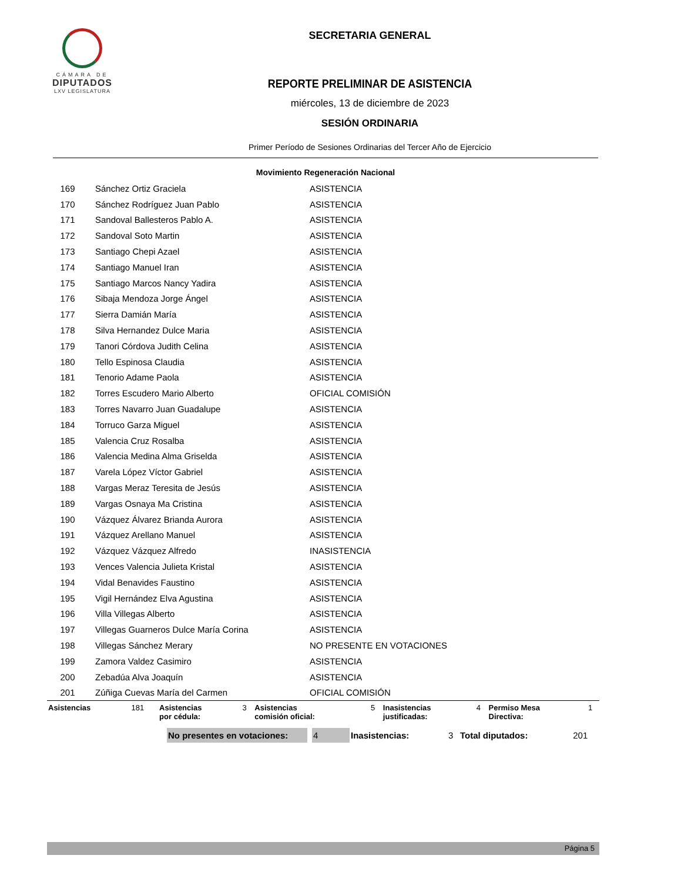CÁMARA DE
DIPUTADOS
LXV LEGISLATURA
SECRETARIA GENERAL
REPORTE PRELIMINAR DE ASISTENCIA
miércoles, 13 de diciembre de 2023
SESIÓN ORDINARIA
Primer Período de Sesiones Ordinarias del Tercer Año de Ejercicio
| Movimiento Regeneración Nacional | | |
| --- | --- | --- |
| 169 | Sánchez Ortiz Graciela | ASISTENCIA |
| 170 | Sánchez Rodríguez Juan Pablo | ASISTENCIA |
| 171 | Sandoval Ballesteros Pablo A. | ASISTENCIA |
| 172 | Sandoval Soto Martin | ASISTENCIA |
| 173 | Santiago Chepi Azael | ASISTENCIA |
| 174 | Santiago Manuel Iran | ASISTENCIA |
| 175 | Santiago Marcos Nancy Yadira | ASISTENCIA |
| 176 | Sibaja Mendoza Jorge Ángel | ASISTENCIA |
| 177 | Sierra Damián María | ASISTENCIA |
| 178 | Silva Hernandez Dulce Maria | ASISTENCIA |
| 179 | Tanori Córdova Judith Celina | ASISTENCIA |
| 180 | Tello Espinosa Claudia | ASISTENCIA |
| 181 | Tenorio Adame Paola | ASISTENCIA |
| 182 | Torres Escudero Mario Alberto | OFICIAL COMISIÓN |
| 183 | Torres Navarro Juan Guadalupe | ASISTENCIA |
| 184 | Torruco Garza Miguel | ASISTENCIA |
| 185 | Valencia Cruz Rosalba | ASISTENCIA |
| 186 | Valencia Medina Alma Griselda | ASISTENCIA |
| 187 | Varela López Víctor Gabriel | ASISTENCIA |
| 188 | Vargas Meraz Teresita de Jesús | ASISTENCIA |
| 189 | Vargas Osnaya Ma Cristina | ASISTENCIA |
| 190 | Vázquez Álvarez Brianda Aurora | ASISTENCIA |
| 191 | Vázquez Arellano Manuel | ASISTENCIA |
| 192 | Vázquez Vázquez Alfredo | INASISTENCIA |
| 193 | Vences Valencia Julieta Kristal | ASISTENCIA |
| 194 | Vidal Benavides Faustino | ASISTENCIA |
| 195 | Vigil Hernández Elva Agustina | ASISTENCIA |
| 196 | Villa Villegas Alberto | ASISTENCIA |
| 197 | Villegas Guarneros Dulce María Corina | ASISTENCIA |
| 198 | Villegas Sánchez Merary | NO PRESENTE EN VOTACIONES |
| 199 | Zamora Valdez Casimiro | ASISTENCIA |
| 200 | Zebadúa Alva Joaquín | ASISTENCIA |
| 201 | Zúñiga Cuevas María del Carmen | OFICIAL COMISIÓN |
| Asistencias | 181 | Asistencias por cédula: | 3 | Asistencias comisión oficial: | 5 | Inasistencias justificadas: | 4 | Permiso Mesa Directiva: | 1 |
| | No presentes en votaciones: | | 4 | Inasistencias: | 3 | Total diputados: | 201 |
Página 5